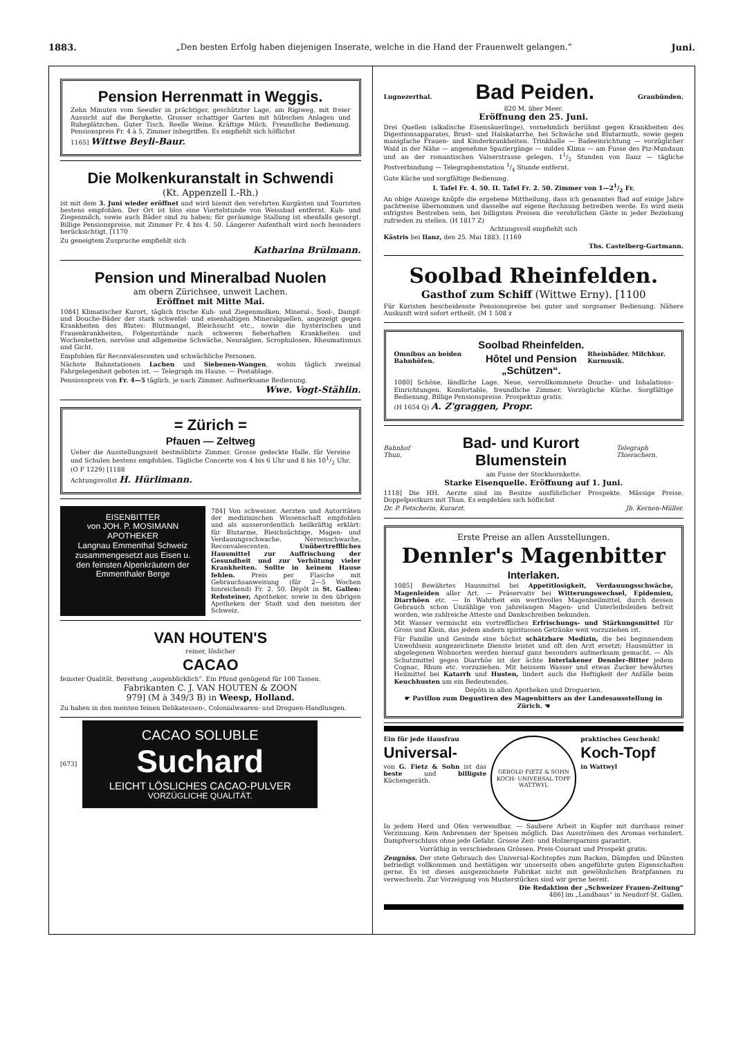1883. „Den besten Erfolg haben diejenigen Inserate, welche in die Hand der Frauenwelt gelangen.“Juni.
Pension Herrenmatt in Weggis.
Zehn Minuten vom Seeufer in prächtiger, geschützter Lage, am Rigiweg, mit freier Aussicht auf die Bergkette. Grosser schattiger Garten mit hübschen Anlagen und Ruheplätzchen. Guter Tisch. Reelle Weine. Kräftige Milch. Freundliche Bedienung. Pensionspreis Fr. 4 à 5, Zimmer inbegriffen. Es empfiehlt sich höflichst
1165] Wittwe Beyli-Baur.
Die Molkenkuranstalt in Schwendi
(Kt. Appenzell I.-Rh.)
ist mit dem 3. Juni wieder eröffnet und wird hiemit den verehrten Kurgästen und Touristen bestens empfohlen. Der Ort ist blos eine Viertelstunde von Weissbad entfernt. Kuh- und Ziegenmilch, sowie auch Bäder sind zu haben; für geräumige Stallung ist ebenfalls gesorgt. Billige Pensionspreise, mit Zimmer Fr. 4 bis 4. 50. Längerer Aufenthalt wird noch besonders berücksichtigt. [1170
Zu geneigtem Zuspruche empfiehlt sich
Katharina Brülmann.
Pension und Mineralbad Nuolen
am obern Zürichsee, unweit Lachen.
Eröffnet mit Mitte Mai.
1084] Klimatischer Kurort, täglich frische Kuh- und Ziegenmolken. Mineral-, Sool-, Dampf- und Douche-Bäder der stark schwefel- und eisenhaltigen Mineralquellen, angezeigt gegen Krankheiten des Blutes: Blutmangel, Bleichsucht etc., sowie die hysterischen und Frauenkrankheiten, Folgezustände nach schweren fieberhaften Krankheiten und Wochenbetten, nervöse und allgemeine Schwäche, Neuralgien, Scrophulosen, Rheumatismus und Gicht.
Empfohlen für Reconvalescenten und schwächliche Personen.
Nächste Bahnstationen Lachen und Siebenen-Wangen, wohin täglich zweimal Fahrgelegenheit geboten ist. — Telegraph im Hause. — Postablage.
Pensionspreis von Fr. 4—5 täglich, je nach Zimmer. Aufmerksame Bedienung.
Wwe. Vogt-Stählin.
= Zürich =
Pfauen — Zeltweg
Ueber die Ausstellungszeit bestmöblirte Zimmer. Grosse gedeckte Halle, für Vereine und Schulen bestens empfohlen. Tägliche Concerte von 4 bis 6 Uhr und 8 bis 101/2 Uhr. (O F 1229) [1188
Achtungsvollst H. Hürlimann.
EISENBITTER
von JOH. P. MOSIMANN
APOTHEKER
Langnau Emmenthal Schweiz
zusammengesetzt aus Eisen u. den feinsten Alpenkräutern der Emmenthaler Berge
784] Von schweizer. Aerzten und Autoritäten der medizinischen Wissenschaft empfohlen und als ausserordentlich heilkräftig erklärt: für Blutarme, Bleichsüchtige, Magen- und Verdauungsschwache, Nervenschwache, Reconvalescenten. Unübertreffliches Hausmittel zur Auffrischung der Gesundheit und zur Verhütung vieler Krankheiten. Sollte in keinem Hause fehlen. Preis per Flasche mit Gebrauchsanweisung (für 2—5 Wochen hinreichend) Fr. 2. 50. Dépôt in St. Gallen: Rehsteiner, Apotheker, sowie in den übrigen Apotheken der Stadt und den meisten der Schweiz.
VAN HOUTEN'S
reiner, löslicher
CACAO
feinster Qualität. Bereitung „augenblicklich“. Ein Pfund genügend für 100 Tassen.
Fabrikanten C. J. VAN HOUTEN & ZOON
979] (M à 349/3 B) in Weesp, Holland.
Zu haben in den meisten feinen Delikatessen-, Colonialwaaren- und Droguen-Handlungen.
[673]
CACAO SOLUBLE
Suchard
LEICHT LÖSLICHES CACAO-PULVER
VORZÜGLICHE QUALITÄT.
Lugnezerthal.
Bad Peiden.
Graubünden.
820 M. über Meer.
Eröffnung den 25. Juni.
Drei Quellen (alkalische Eisensäuerlinge), vornehmlich berühmt gegen Krankheiten des Digestionsapparates, Brust- und Halskatarrhe, bei Schwäche und Blutarmuth, sowie gegen manigfache Frauen- und Kinderkrankheiten. Trinkhalle — Badeeinrichtung — vorzüglicher Wald in der Nähe — angenehme Spaziergänge — mildes Klima — am Fusse des Piz-Mundaun und an der romantischen Valserstrasse gelegen, 11/2 Stunden von Ilanz — tägliche Postverbindung — Telegraphenstation 1/4 Stunde entfernt.
Gute Küche und sorgfältige Bedienung.
I. Tafel Fr. 4. 50. II. Tafel Fr. 2. 50. Zimmer von 1—21/2 Fr.
An obige Anzeige knüpfe die ergebene Mittheilung, dass ich genanntes Bad auf einige Jahre pachtweise übernommen und dasselbe auf eigene Rechnung betreiben werde. Es wird mein eifrigstes Bestreben sein, bei billigsten Preisen die verehrlichen Gäste in jeder Beziehung zufrieden zu stellen. (H 1817 Z)
Achtungsvoll empfiehlt sich
Kästris bei Ilanz, den 25. Mai 1883. [1169
Ths. Castelberg-Gartmann.
Soolbad Rheinfelden.
Gasthof zum Schiff (Wittwe Erny). [1100
Für Kuristen bescheidenste Pensionspreise bei guter und sorgsamer Bedienung. Nähere Auskunft wird sofort ertheilt. (M 1 508 z
Omnibus an beiden Bahnhöfen.
Soolbad Rheinfelden.
Hôtel und Pension „Schützen“.
Rheinbäder. Milchkur. Kurmusik.
1080] Schöne, ländliche Lage. Neue, vervollkommnete Douche- und Inhalations-Einrichtungen. Komfortable, freundliche Zimmer. Vorzügliche Küche. Sorgfältige Bedienung. Billige Pensionspreise. Prospektus gratis.
(H 1654 Q) A. Z'graggen, Propr.
Bahnhof Thun.
Bad- und Kurort Blumenstein
Telegraph Thierachern.
am Fusse der Stockhornkette.
Starke Eisenquelle. Eröffnung auf 1. Juni.
1118] Die HH. Aerzte sind im Besitze ausführlicher Prospekte. Mässige Preise. Doppelpostkurs mit Thun. Es empfehlen sich höflichst
Dr. P. Fetscherin, Kurarzt. Jb. Kernen-Müller.
Erste Preise an allen Ausstellungen.
Dennler's Magenbitter
Interlaken.
1085] Bewährtes Hausmittel bei Appetitlosigkeit, Verdauungsschwäche, Magenleiden aller Art. — Präservativ bei Witterungswechsel, Epidemien, Diarrhöen etc. — In Wahrheit ein werthvolles Magenheilmittel, durch dessen Gebrauch schon Unzählige von jahrelangen Magen- und Unterleibsleiden befreit worden, wie zahlreiche Atteste und Dankschreiben bekunden.
Mit Wasser vermischt ein vortreffliches Erfrischungs- und Stärkungsmittel für Gross und Klein, das jedem andern spirituosen Getränke weit vorzuziehen ist.
Für Familie und Gesinde eine höchst schätzbare Medizin, die bei beginnendem Unwohlsein ausgezeichnete Dienste leistet und oft den Arzt ersetzt; Hausmütter in abgelegenen Wohnorten werden hierauf ganz besonders aufmerksam gemacht. — Als Schutzmittel gegen Diarrhöe ist der ächte Interlakener Dennler-Bitter jedem Cognac, Rhum etc. vorzuziehen. Mit heissem Wasser und etwas Zucker bewährtes Heilmittel bei Katarrh und Husten, lindert auch die Heftigkeit der Anfälle beim Keuchhusten um ein Bedeutendes.
Dépôts in allen Apotheken und Droguerien.
☛ Pavillon zum Degustiren des Magenbitters an der Landesausstellung in Zürich. ☚
Ein für jede Hausfrau
Universal-
von G. Fietz & Sohn ist das beste und billigste Küchengeräth.
GEROLD FIETZ & SOHN
KOCH- UNIVERSAL TOPF
WATTWYL
praktisches Geschenk!
Koch-Topf
in Wattwyl
In jedem Herd und Ofen verwendbar. — Saubere Arbeit in Kupfer mit durchaus reiner Verzinnung. Kein Anbrennen der Speisen möglich. Das Ausströmen des Aromas verhindert. Dampfverschluss ohne jede Gefahr. Grosse Zeit- und Holzersparniss garantirt.
Vorräthig in verschiedenen Grössen. Preis-Courant und Prospekt gratis.
Zeugniss. Der stete Gebrauch des Universal-Kochtopfes zum Backen, Dämpfen und Dünsten befriedigt vollkommen und bestätigen wir unserseits oben angeführte guten Eigenschaften gerne. Es ist dieses ausgezeichnete Fabrikat nicht mit gewöhnlichen Bratpfannen zu verwechseln. Zur Vorzeigung von Musterstücken sind wir gerne bereit.
Die Redaktion der „Schweizer Frauen-Zeitung“
486] im „Landhaus“ in Neudorf-St. Gallen.